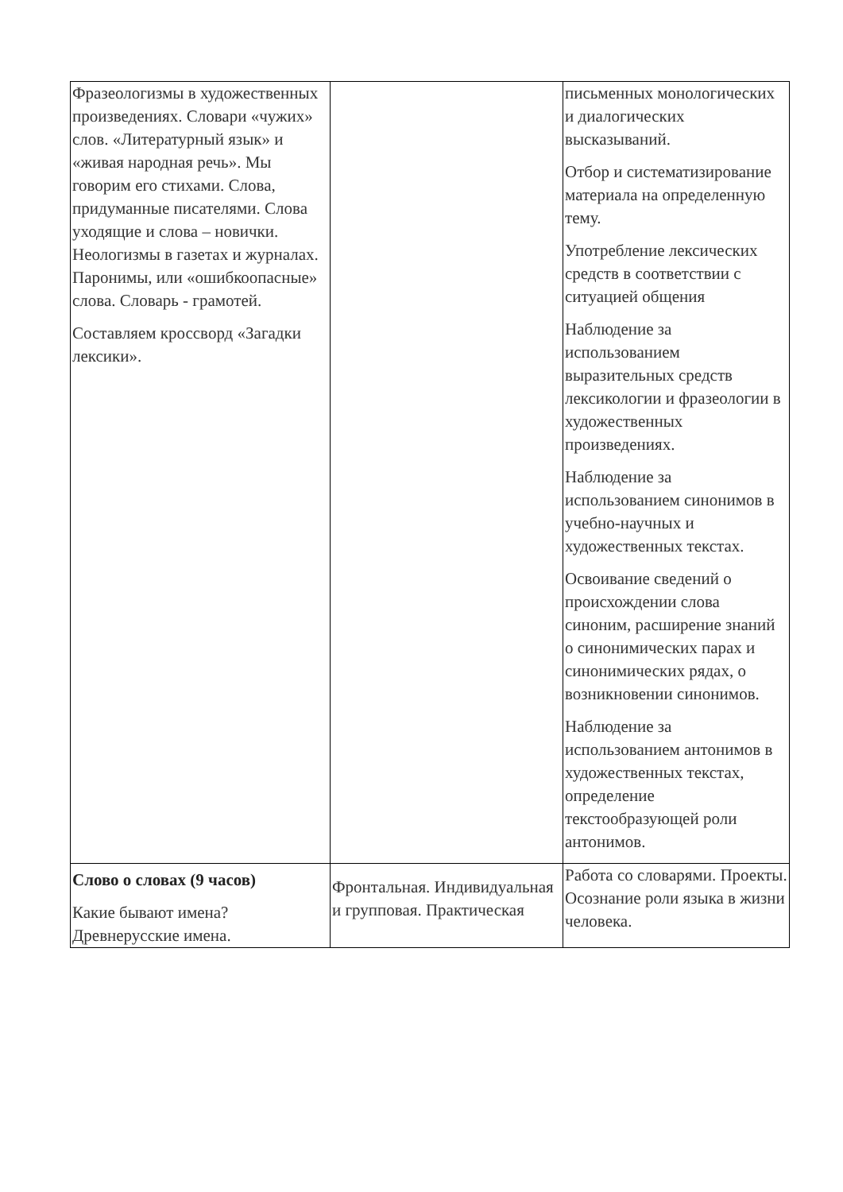| Фразеологизмы в художественных произведениях. Словари «чужих» слов. «Литературный язык» и «живая народная речь». Мы говорим его стихами. Слова, придуманные писателями. Слова уходящие и слова – новички. Неологизмы в газетах и журналах. Паронимы, или «ошибкоопасные» слова. Словарь - грамотей. Составляем кроссворд «Загадки лексики». | | письменных монологических и диалогических высказываний. Отбор и систематизирование материала на определенную тему. Употребление лексических средств в соответствии с ситуацией общения Наблюдение за использованием выразительных средств лексикологии и фразеологии в художественных произведениях. Наблюдение за использованием синонимов в учебно-научных и художественных текстах. Освоивание сведений о происхождении слова синоним, расширение знаний о синонимических парах и синонимических рядах, о возникновении синонимов. Наблюдение за использованием антонимов в художественных текстах, определение текстообразующей роли антонимов. |
| Слово о словах (9 часов) Какие бывают имена? Древнерусские имена. | Фронтальная. Индивидуальная и групповая. Практическая | Работа со словарями. Проекты. Осознание роли языка в жизни человека. |